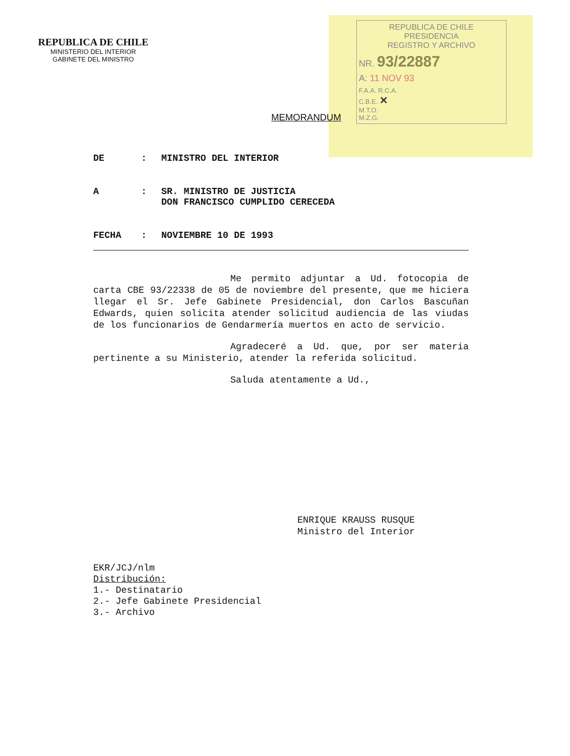REPUBLICA DE CHILE
MINISTERIO DEL INTERIOR
GABINETE DEL MINISTRO
REPUBLICA DE CHILE
PRESIDENCIA
REGISTRO Y ARCHIVO
NR. 93/22887
A: 11 NOV 93
F.A.A. R.C.A.
C.B.E. ✕
M.T.O.
M.Z.G.
MEMORANDUM
DE: MINISTRO DEL INTERIOR
A: SR. MINISTRO DE JUSTICIA
DON FRANCISCO CUMPLIDO CERECEDA
FECHA: NOVIEMBRE 10 DE 1993
Me permito adjuntar a Ud. fotocopia de carta CBE 93/22338 de 05 de noviembre del presente, que me hiciera llegar el Sr. Jefe Gabinete Presidencial, don Carlos Bascuñan Edwards, quien solicita atender solicitud audiencia de las viudas de los funcionarios de Gendarmería muertos en acto de servicio.
Agradeceré a Ud. que, por ser materia pertinente a su Ministerio, atender la referida solicitud.
Saluda atentamente a Ud.,
ENRIQUE KRAUSS RUSQUE
Ministro del Interior
EKR/JCJ/nlm
Distribución:
1.- Destinatario
2.- Jefe Gabinete Presidencial
3.- Archivo